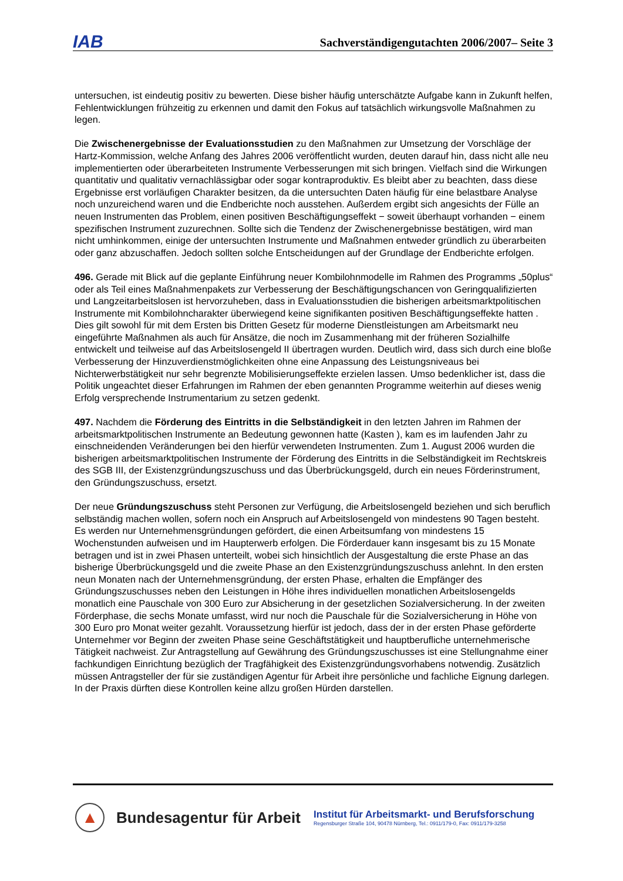IAB
Sachverständigengutachten 2006/2007– Seite 3
untersuchen, ist eindeutig positiv zu bewerten. Diese bisher häufig unterschätzte Aufgabe kann in Zukunft helfen, Fehlentwicklungen frühzeitig zu erkennen und damit den Fokus auf tatsächlich wirkungsvolle Maßnahmen zu legen.
Die Zwischenergebnisse der Evaluationsstudien zu den Maßnahmen zur Umsetzung der Vorschläge der Hartz-Kommission, welche Anfang des Jahres 2006 veröffentlicht wurden, deuten darauf hin, dass nicht alle neu implementierten oder überarbeiteten Instrumente Verbesserungen mit sich bringen. Vielfach sind die Wirkungen quantitativ und qualitativ vernachlässigbar oder sogar kontraproduktiv. Es bleibt aber zu beachten, dass diese Ergebnisse erst vorläufigen Charakter besitzen, da die untersuchten Daten häufig für eine belastbare Analyse noch unzureichend waren und die Endberichte noch ausstehen. Außerdem ergibt sich angesichts der Fülle an neuen Instrumenten das Problem, einen positiven Beschäftigungseffekt − soweit überhaupt vorhanden − einem spezifischen Instrument zuzurechnen. Sollte sich die Tendenz der Zwischenergebnisse bestätigen, wird man nicht umhinkommen, einige der untersuchten Instrumente und Maßnahmen entweder gründlich zu überarbeiten oder ganz abzuschaffen. Jedoch sollten solche Entscheidungen auf der Grundlage der Endberichte erfolgen.
496. Gerade mit Blick auf die geplante Einführung neuer Kombilohnmodelle im Rahmen des Programms „50plus“ oder als Teil eines Maßnahmenpakets zur Verbesserung der Beschäftigungschancen von Geringqualifizierten und Langzeitarbeitslosen ist hervorzuheben, dass in Evaluationsstudien die bisherigen arbeitsmarktpolitischen Instrumente mit Kombilohncharakter überwiegend keine signifikanten positiven Beschäftigungseffekte hatten . Dies gilt sowohl für mit dem Ersten bis Dritten Gesetz für moderne Dienstleistungen am Arbeitsmarkt neu eingeführte Maßnahmen als auch für Ansätze, die noch im Zusammenhang mit der früheren Sozialhilfe entwickelt und teilweise auf das Arbeitslosengeld II übertragen wurden. Deutlich wird, dass sich durch eine bloße Verbesserung der Hinzuverdienstmöglichkeiten ohne eine Anpassung des Leistungsniveaus bei Nichterwerbstätigkeit nur sehr begrenzte Mobilisierungseffekte erzielen lassen. Umso bedenklicher ist, dass die Politik ungeachtet dieser Erfahrungen im Rahmen der eben genannten Programme weiterhin auf dieses wenig Erfolg versprechende Instrumentarium zu setzen gedenkt.
497. Nachdem die Förderung des Eintritts in die Selbständigkeit in den letzten Jahren im Rahmen der arbeitsmarktpolitischen Instrumente an Bedeutung gewonnen hatte (Kasten ), kam es im laufenden Jahr zu einschneidenden Veränderungen bei den hierfür verwendeten Instrumenten. Zum 1. August 2006 wurden die bisherigen arbeitsmarktpolitischen Instrumente der Förderung des Eintritts in die Selbständigkeit im Rechtskreis des SGB III, der Existenzgründungszuschuss und das Überbrückungsgeld, durch ein neues Förderinstrument, den Gründungszuschuss, ersetzt.
Der neue Gründungszuschuss steht Personen zur Verfügung, die Arbeitslosengeld beziehen und sich beruflich selbständig machen wollen, sofern noch ein Anspruch auf Arbeitslosengeld von mindestens 90 Tagen besteht. Es werden nur Unternehmensgründungen gefördert, die einen Arbeitsumfang von mindestens 15 Wochenstunden aufweisen und im Haupterwerb erfolgen. Die Förderdauer kann insgesamt bis zu 15 Monate betragen und ist in zwei Phasen unterteilt, wobei sich hinsichtlich der Ausgestaltung die erste Phase an das bisherige Überbrückungsgeld und die zweite Phase an den Existenzgründungszuschuss anlehnt. In den ersten neun Monaten nach der Unternehmensgründung, der ersten Phase, erhalten die Empfänger des Gründungszuschusses neben den Leistungen in Höhe ihres individuellen monatlichen Arbeitslosengelds monatlich eine Pauschale von 300 Euro zur Absicherung in der gesetzlichen Sozialversicherung. In der zweiten Förderphase, die sechs Monate umfasst, wird nur noch die Pauschale für die Sozialversicherung in Höhe von 300 Euro pro Monat weiter gezahlt. Voraussetzung hierfür ist jedoch, dass der in der ersten Phase geförderte Unternehmer vor Beginn der zweiten Phase seine Geschäftstätigkeit und hauptberufliche unternehmerische Tätigkeit nachweist. Zur Antragstellung auf Gewährung des Gründungszuschusses ist eine Stellungnahme einer fachkundigen Einrichtung bezüglich der Tragfähigkeit des Existenzgründungsvorhabens notwendig. Zusätzlich müssen Antragsteller der für sie zuständigen Agentur für Arbeit ihre persönliche und fachliche Eignung darlegen. In der Praxis dürften diese Kontrollen keine allzu großen Hürden darstellen.
▲
Bundesagentur für Arbeit
Institut für Arbeitsmarkt- und Berufsforschung
Regensburger Straße 104, 90478 Nürnberg, Tel.: 0911/179-0, Fax: 0911/179-3258